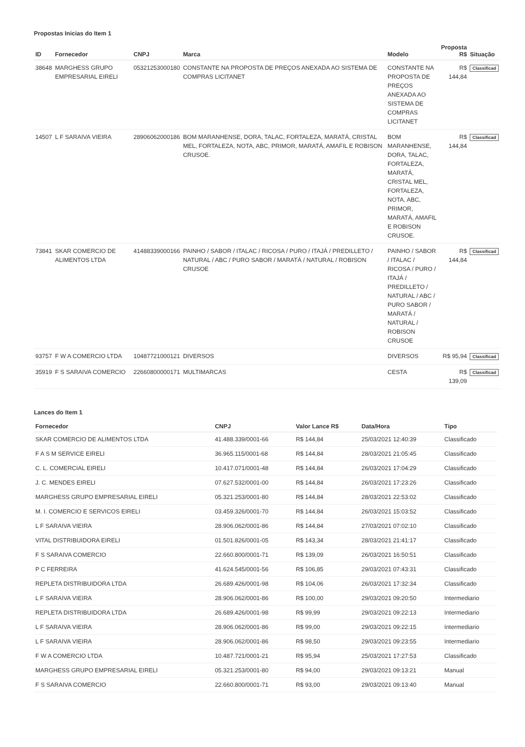Propostas Inicias do Item 1
| ID | Fornecedor | CNPJ | Marca | Modelo | Proposta R$ | Situação |
| --- | --- | --- | --- | --- | --- | --- |
| 38648 | MARGHESS GRUPO EMPRESARIAL EIRELI | 05321253000180 | CONSTANTE NA PROPOSTA DE PREÇOS ANEXADA AO SISTEMA DE COMPRAS LICITANET | CONSTANTE NA PROPOSTA DE PREÇOS ANEXADA AO SISTEMA DE COMPRAS LICITANET | R$ 144,84 | Classificad |
| 14507 | L F SARAIVA VIEIRA | 28906062000186 | BOM MARANHENSE, DORA, TALAC, FORTALEZA, MARATÁ, CRISTAL MEL, FORTALEZA, NOTA, ABC, PRIMOR, MARATÁ, AMAFIL E ROBISON CRUSOE. | BOM MARANHENSE, DORA, TALAC, FORTALEZA, MARATÁ, CRISTAL MEL, FORTALEZA, NOTA, ABC, PRIMOR, MARATÁ, AMAFIL E ROBISON CRUSOE. | R$ 144,84 | Classificad |
| 73841 | SKAR COMERCIO DE ALIMENTOS LTDA | 41488339000166 | PAINHO / SABOR / ITALAC / RICOSA / PURO / ITAJÁ / PREDILLETO / NATURAL / ABC / PURO SABOR / MARATÁ / NATURAL / ROBISON CRUSOE | PAINHO / SABOR / ITALAC / RICOSA / PURO / ITAJÁ / PREDILLETO / NATURAL / ABC / PURO SABOR / MARATÁ / NATURAL / ROBISON CRUSOE | R$ 144,84 | Classificad |
| 93757 | F W A COMERCIO LTDA | 10487721000121 | DIVERSOS | DIVERSOS | R$ 95,94 | Classificad |
| 35919 | F S SARAIVA COMERCIO | 22660800000171 | MULTIMARCAS | CESTA | R$ 139,09 | Classificad |
Lances do Item 1
| Fornecedor | CNPJ | Valor Lance R$ | Data/Hora | Tipo |
| --- | --- | --- | --- | --- |
| SKAR COMERCIO DE ALIMENTOS LTDA | 41.488.339/0001-66 | R$ 144,84 | 25/03/2021 12:40:39 | Classificado |
| F A S M SERVICE EIRELI | 36.965.115/0001-68 | R$ 144,84 | 28/03/2021 21:05:45 | Classificado |
| C. L. COMERCIAL EIRELI | 10.417.071/0001-48 | R$ 144,84 | 26/03/2021 17:04:29 | Classificado |
| J. C. MENDES EIRELI | 07.627.532/0001-00 | R$ 144,84 | 26/03/2021 17:23:26 | Classificado |
| MARGHESS GRUPO EMPRESARIAL EIRELI | 05.321.253/0001-80 | R$ 144,84 | 28/03/2021 22:53:02 | Classificado |
| M. I. COMERCIO E SERVICOS EIRELI | 03.459.326/0001-70 | R$ 144,84 | 26/03/2021 15:03:52 | Classificado |
| L F SARAIVA VIEIRA | 28.906.062/0001-86 | R$ 144,84 | 27/03/2021 07:02:10 | Classificado |
| VITAL DISTRIBUIDORA EIRELI | 01.501.826/0001-05 | R$ 143,34 | 28/03/2021 21:41:17 | Classificado |
| F S SARAIVA COMERCIO | 22.660.800/0001-71 | R$ 139,09 | 26/03/2021 16:50:51 | Classificado |
| P C FERREIRA | 41.624.545/0001-56 | R$ 106,85 | 29/03/2021 07:43:31 | Classificado |
| REPLETA DISTRIBUIDORA LTDA | 26.689.426/0001-98 | R$ 104,06 | 26/03/2021 17:32:34 | Classificado |
| L F SARAIVA VIEIRA | 28.906.062/0001-86 | R$ 100,00 | 29/03/2021 09:20:50 | Intermediario |
| REPLETA DISTRIBUIDORA LTDA | 26.689.426/0001-98 | R$ 99,99 | 29/03/2021 09:22:13 | Intermediario |
| L F SARAIVA VIEIRA | 28.906.062/0001-86 | R$ 99,00 | 29/03/2021 09:22:15 | Intermediario |
| L F SARAIVA VIEIRA | 28.906.062/0001-86 | R$ 98,50 | 29/03/2021 09:23:55 | Intermediario |
| F W A COMERCIO LTDA | 10.487.721/0001-21 | R$ 95,94 | 25/03/2021 17:27:53 | Classificado |
| MARGHESS GRUPO EMPRESARIAL EIRELI | 05.321.253/0001-80 | R$ 94,00 | 29/03/2021 09:13:21 | Manual |
| F S SARAIVA COMERCIO | 22.660.800/0001-71 | R$ 93,00 | 29/03/2021 09:13:40 | Manual |